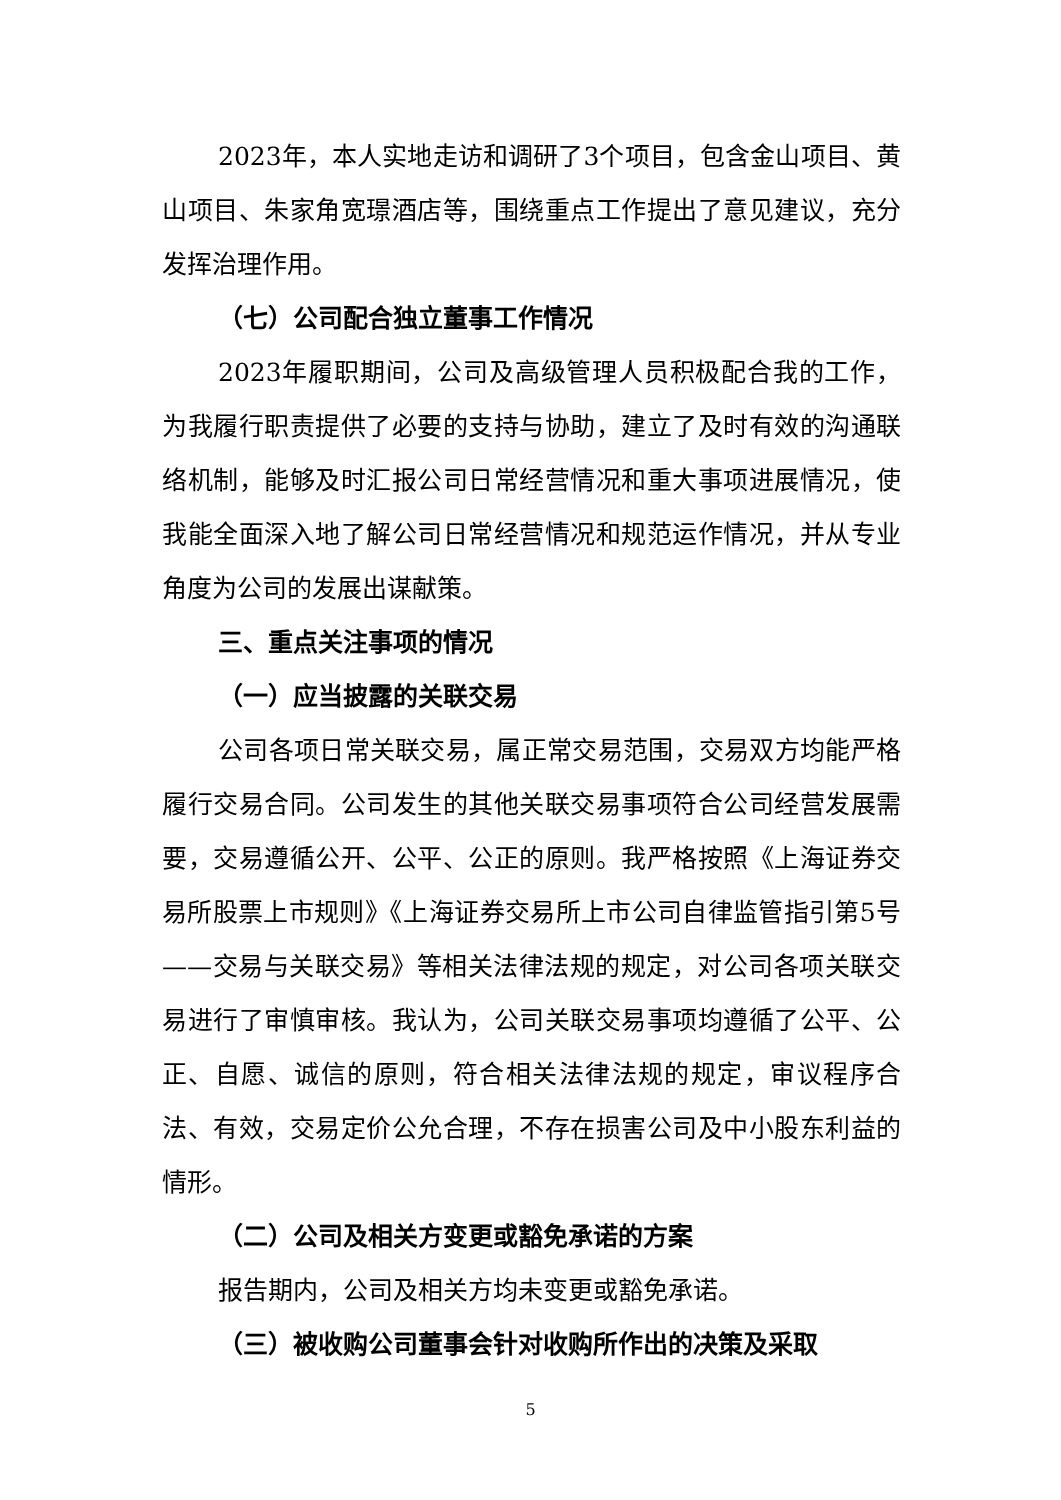2023年，本人实地走访和调研了3个项目，包含金山项目、黄山项目、朱家角宽璟酒店等，围绕重点工作提出了意见建议，充分发挥治理作用。
（七）公司配合独立董事工作情况
2023年履职期间，公司及高级管理人员积极配合我的工作，为我履行职责提供了必要的支持与协助，建立了及时有效的沟通联络机制，能够及时汇报公司日常经营情况和重大事项进展情况，使我能全面深入地了解公司日常经营情况和规范运作情况，并从专业角度为公司的发展出谋献策。
三、重点关注事项的情况
（一）应当披露的关联交易
公司各项日常关联交易，属正常交易范围，交易双方均能严格履行交易合同。公司发生的其他关联交易事项符合公司经营发展需要，交易遵循公开、公平、公正的原则。我严格按照《上海证券交易所股票上市规则》《上海证券交易所上市公司自律监管指引第5号——交易与关联交易》等相关法律法规的规定，对公司各项关联交易进行了审慎审核。我认为，公司关联交易事项均遵循了公平、公正、自愿、诚信的原则，符合相关法律法规的规定，审议程序合法、有效，交易定价公允合理，不存在损害公司及中小股东利益的情形。
（二）公司及相关方变更或豁免承诺的方案
报告期内，公司及相关方均未变更或豁免承诺。
（三）被收购公司董事会针对收购所作出的决策及采取
5